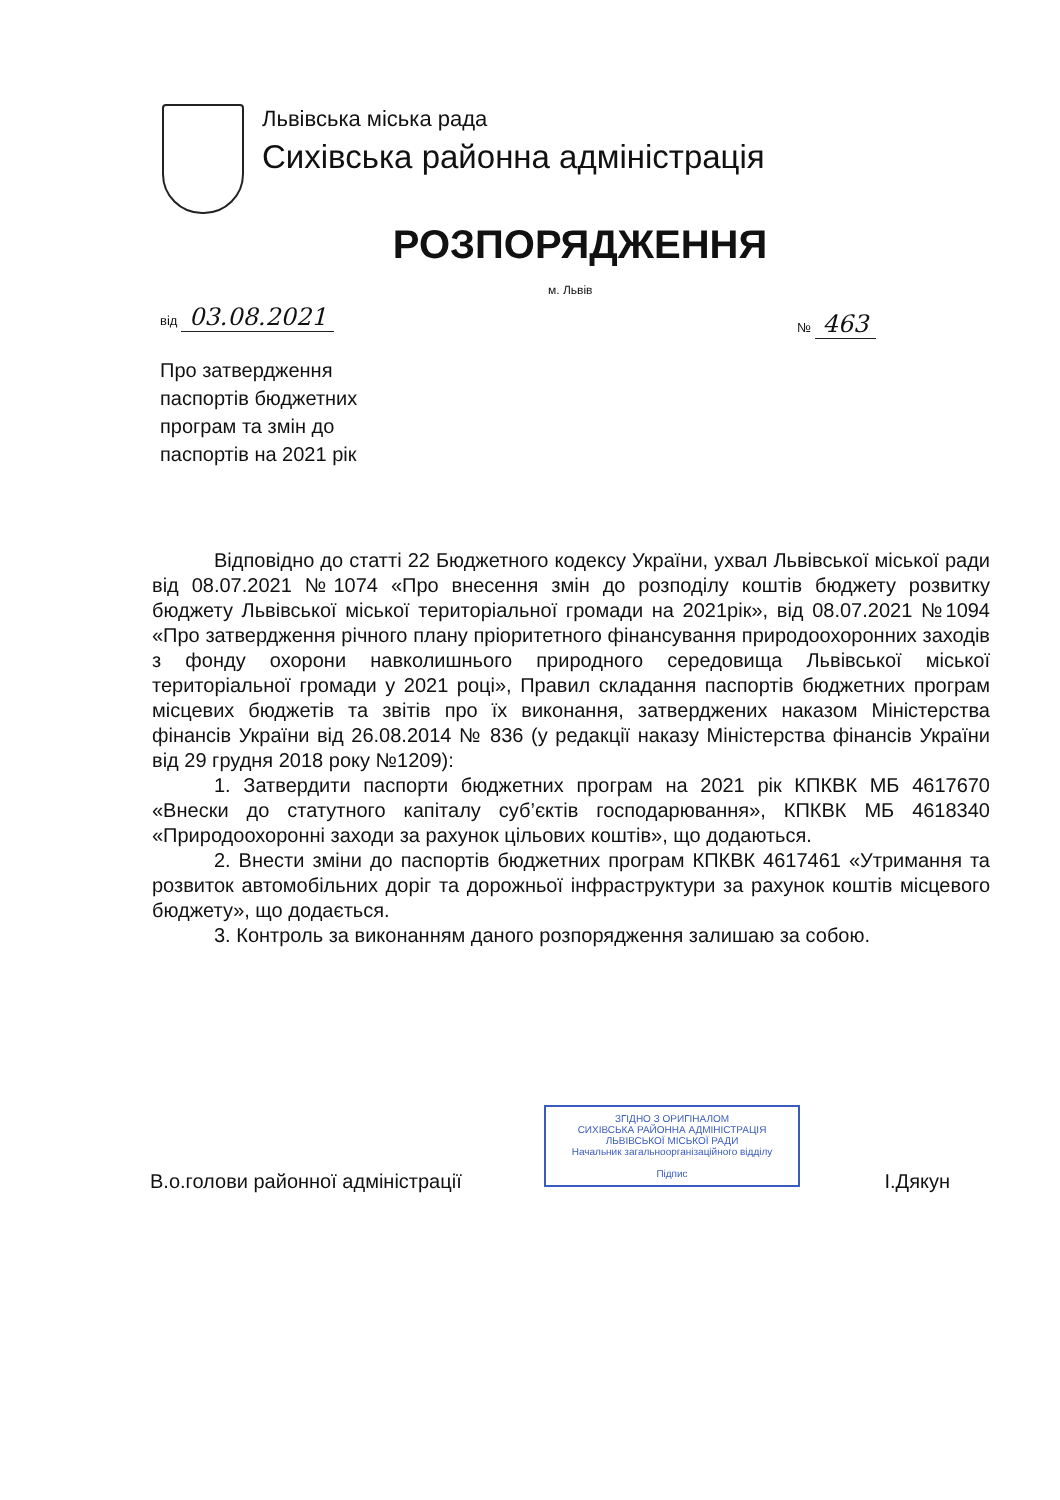Львівська міська рада
Сихівська районна адміністрація
РОЗПОРЯДЖЕННЯ
м. Львів
від 03.08.2021 № 463
Про затвердження
паспортів бюджетних
програм та змін до
паспортів на 2021 рік
Відповідно до статті 22 Бюджетного кодексу України, ухвал Львівської міської ради від 08.07.2021 №1074 «Про внесення змін до розподілу коштів бюджету розвитку бюджету Львівської міської територіальної громади на 2021рік», від 08.07.2021 №1094 «Про затвердження річного плану пріоритетного фінансування природоохоронних заходів з фонду охорони навколишнього природного середовища Львівської міської територіальної громади у 2021 році», Правил складання паспортів бюджетних програм місцевих бюджетів та звітів про їх виконання, затверджених наказом Міністерства фінансів України від 26.08.2014 № 836 (у редакції наказу Міністерства фінансів України від 29 грудня 2018 року №1209):
1. Затвердити паспорти бюджетних програм на 2021 рік КПКВК МБ 4617670 «Внески до статутного капіталу суб’єктів господарювання», КПКВК МБ 4618340 «Природоохоронні заходи за рахунок цільових коштів», що додаються.
2. Внести зміни до паспортів бюджетних програм КПКВК 4617461 «Утримання та розвиток автомобільних доріг та дорожньої інфраструктури за рахунок коштів місцевого бюджету», що додається.
3. Контроль за виконанням даного розпорядження залишаю за собою.
В.о.голови районної адміністрації І.Дякун
ЗГІДНО З ОРИГІНАЛОМ
СИХІВСЬКА РАЙОННА АДМІНІСТРАЦІЯ
ЛЬВІВСЬКОЇ МІСЬКОЇ РАДИ
Начальник загальноорганізаційного відділу
Підпис